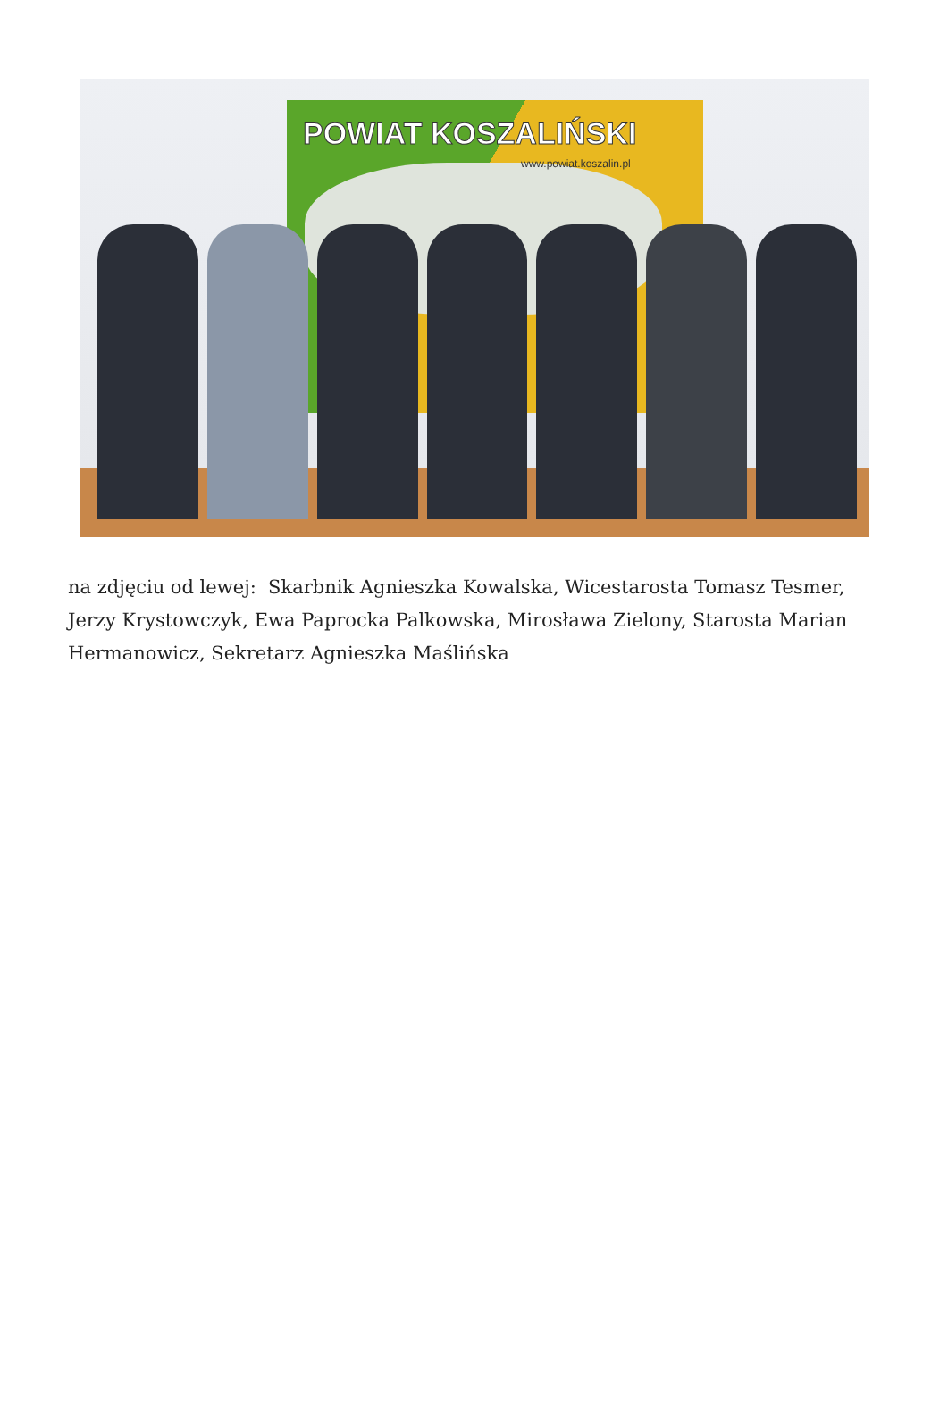POWIAT KOSZALIŃSKI
www.powiat.koszalin.pl
na zdjęciu od lewej: Skarbnik Agnieszka Kowalska, Wicestarosta Tomasz Tesmer, Jerzy Krystowczyk, Ewa Paprocka Palkowska, Mirosława Zielony, Starosta Marian Hermanowicz, Sekretarz Agnieszka Maślińska